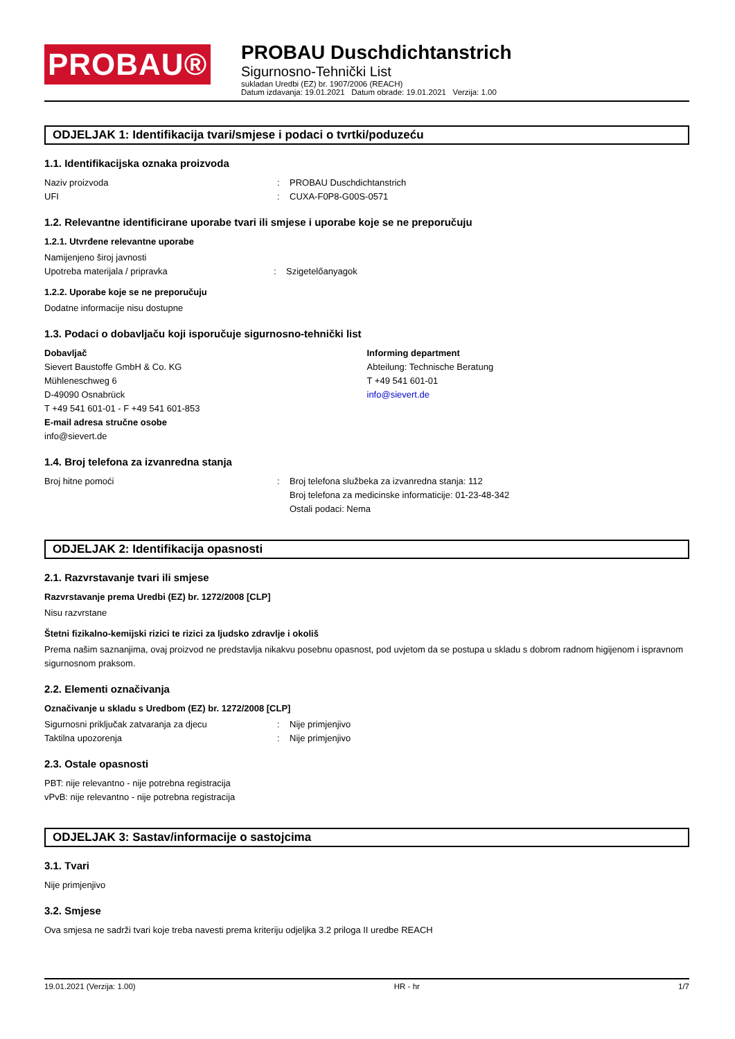PROBAU®
PROBAU Duschdichtanstrich
Sigurnosno-Tehnički List
sukladan Uredbi (EZ) br. 1907/2006 (REACH)
Datum izdavanja: 19.01.2021 Datum obrade: 19.01.2021 Verzija: 1.00
ODJELJAK 1: Identifikacija tvari/smjese i podaci o tvrtki/poduzeću
1.1. Identifikacijska oznaka proizvoda
Naziv proizvoda: PROBAU Duschdichtanstrich
UFI: CUXA-F0P8-G00S-0571
1.2. Relevantne identificirane uporabe tvari ili smjese i uporabe koje se ne preporučuju
1.2.1. Utvrđene relevantne uporabe
Namijenjeno široj javnosti
Upotreba materijala / pripravka: Szigetelőanyagok
1.2.2. Uporabe koje se ne preporučuju
Dodatne informacije nisu dostupne
1.3. Podaci o dobavljaču koji isporučuje sigurnosno-tehnički list
Dobavljač
Sievert Baustoffe GmbH & Co. KG
Mühleneschweg 6
D-49090 Osnabrück
T +49 541 601-01 - F +49 541 601-853
E-mail adresa stručne osobe
info@sievert.de
Informing department
Abteilung: Technische Beratung
T +49 541 601-01
info@sievert.de
1.4. Broj telefona za izvanredna stanja
Broj hitne pomoći: Broj telefona službeka za izvanredna stanja: 112
Broj telefona za medicinske informaticije: 01-23-48-342
Ostali podaci: Nema
ODJELJAK 2: Identifikacija opasnosti
2.1. Razvrstavanje tvari ili smjese
Razvrstavanje prema Uredbi (EZ) br. 1272/2008 [CLP]
Nisu razvrstane
Štetni fizikalno-kemijski rizici te rizici za ljudsko zdravlje i okoliš
Prema našim saznanjima, ovaj proizvod ne predstavlja nikakvu posebnu opasnost, pod uvjetom da se postupa u skladu s dobrom radnom higijenom i ispravnom sigurnosnom praksom.
2.2. Elementi označivanja
Označivanje u skladu s Uredbom (EZ) br. 1272/2008 [CLP]
Sigurnosni priključak zatvaranja za djecu: Nije primjenjivo
Taktilna upozorenja: Nije primjenjivo
2.3. Ostale opasnosti
PBT: nije relevantno - nije potrebna registracija
vPvB: nije relevantno - nije potrebna registracija
ODJELJAK 3: Sastav/informacije o sastojcima
3.1. Tvari
Nije primjenjivo
3.2. Smjese
Ova smjesa ne sadrži tvari koje treba navesti prema kriteriju odjeljka 3.2 priloga II uredbe REACH
19.01.2021 (Verzija: 1.00) HR - hr 1/7